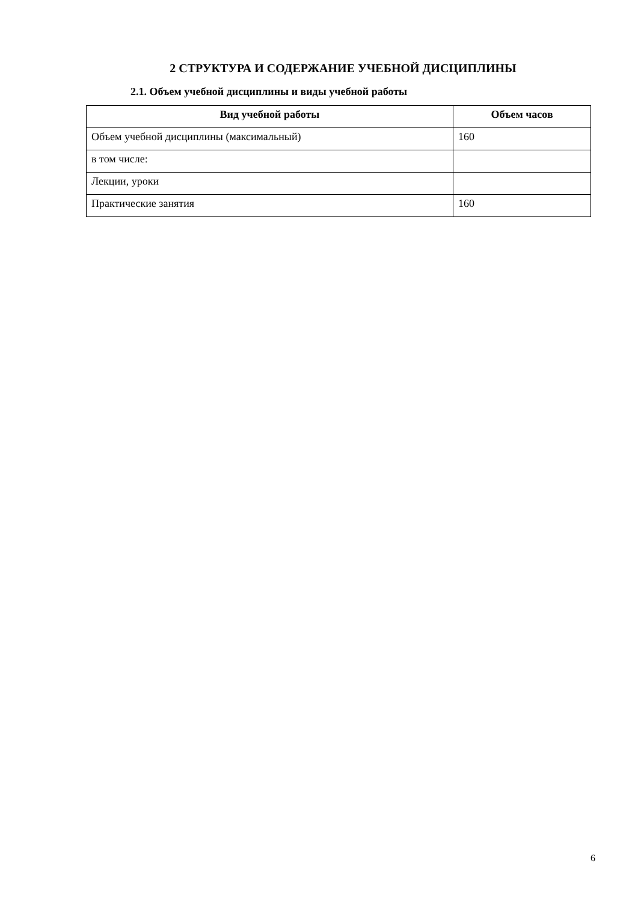2 СТРУКТУРА И СОДЕРЖАНИЕ УЧЕБНОЙ ДИСЦИПЛИНЫ
2.1. Объем учебной дисциплины и виды учебной работы
| Вид учебной работы | Объем часов |
| --- | --- |
| Объем учебной дисциплины (максимальный) | 160 |
| в том числе: | |
| Лекции, уроки | |
| Практические занятия | 160 |
6